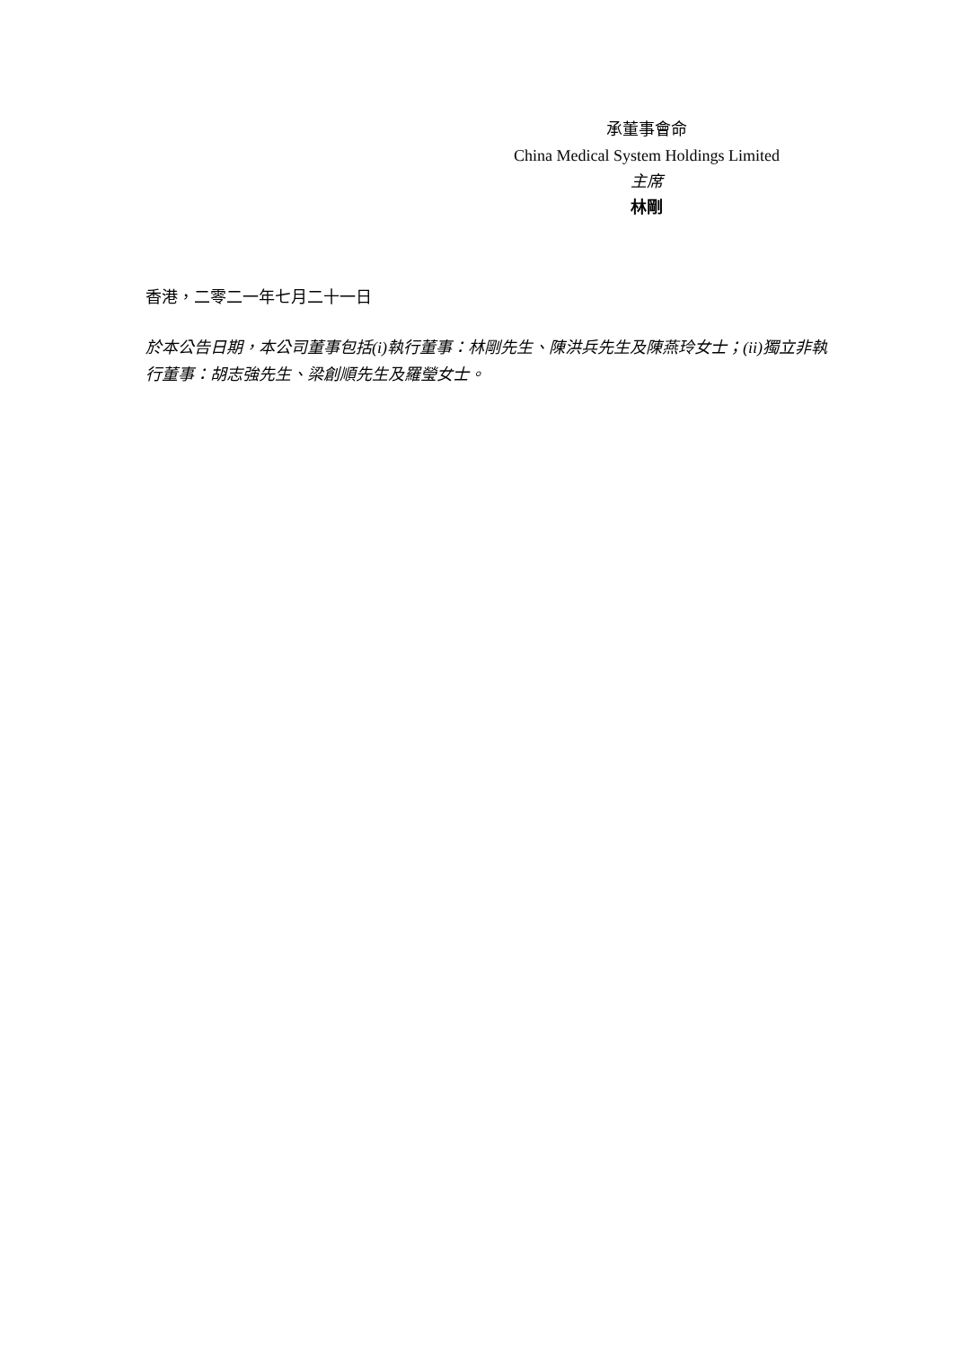承董事會命
China Medical System Holdings Limited
主席
林剛
香港，二零二一年七月二十一日
於本公告日期，本公司董事包括(i)執行董事：林剛先生、陳洪兵先生及陳燕玲女士；(ii)獨立非執行董事：胡志強先生、梁創順先生及羅瑩女士。